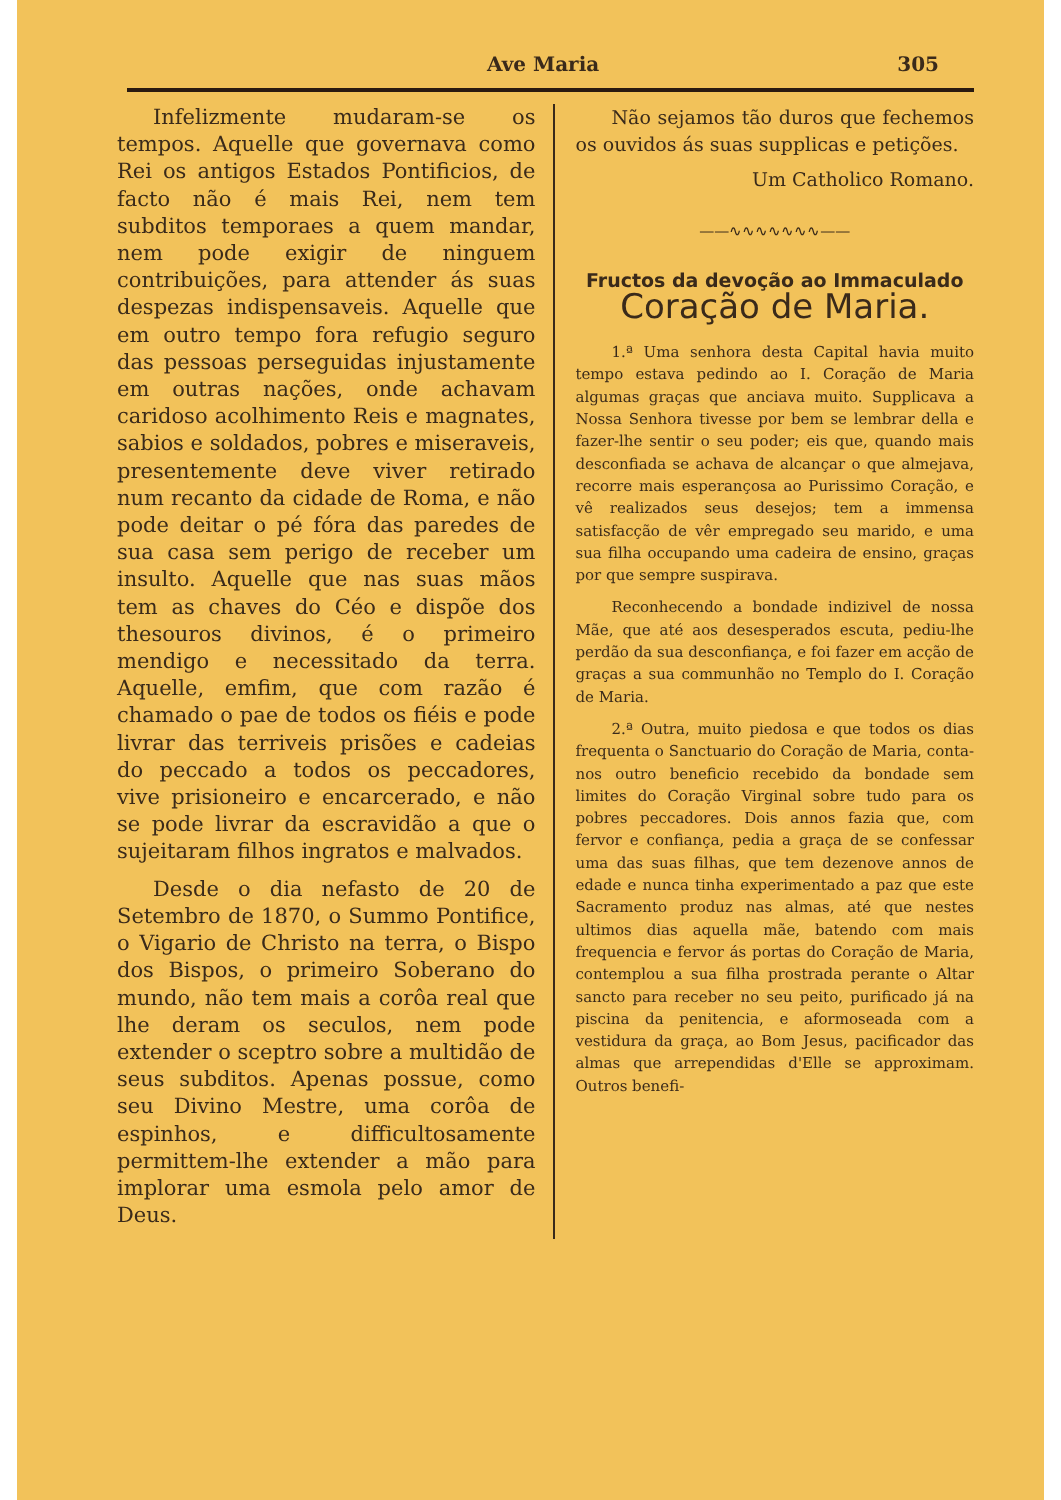Ave Maria 305
Infelizmente mudaram-se os tempos. Aquelle que governava como Rei os antigos Estados Pontificios, de facto não é mais Rei, nem tem subditos temporaes a quem mandar, nem pode exigir de ninguem contribuições, para attender ás suas despezas indispensaveis. Aquelle que em outro tempo fora refugio seguro das pessoas perseguidas injustamente em outras nações, onde achavam caridoso acolhimento Reis e magnates, sabios e soldados, pobres e miseraveis, presentemente deve viver retirado num recanto da cidade de Roma, e não pode deitar o pé fóra das paredes de sua casa sem perigo de receber um insulto. Aquelle que nas suas mãos tem as chaves do Céo e dispõe dos thesouros divinos, é o primeiro mendigo e necessitado da terra. Aquelle, emfim, que com razão é chamado o pae de todos os fiéis e pode livrar das terriveis prisões e cadeias do peccado a todos os peccadores, vive prisioneiro e encarcerado, e não se pode livrar da escravidão a que o sujeitaram filhos ingratos e malvados.
Desde o dia nefasto de 20 de Setembro de 1870, o Summo Pontifice, o Vigario de Christo na terra, o Bispo dos Bispos, o primeiro Soberano do mundo, não tem mais a corôa real que lhe deram os seculos, nem pode extender o sceptro sobre a multidão de seus subditos. Apenas possue, como seu Divino Mestre, uma corôa de espinhos, e difficultosamente permittem-lhe extender a mão para implorar uma esmola pelo amor de Deus.
Não sejamos tão duros que fechemos os ouvidos ás suas supplicas e petições.
Um Catholico Romano.
——∿∿∿∿∿∿∿——
Fructos da devoção ao Immaculado
Coração de Maria.
1.ª Uma senhora desta Capital havia muito tempo estava pedindo ao I. Coração de Maria algumas graças que anciava muito. Supplicava a Nossa Senhora tivesse por bem se lembrar della e fazer-lhe sentir o seu poder; eis que, quando mais desconfiada se achava de alcançar o que almejava, recorre mais esperançosa ao Purissimo Coração, e vê realizados seus desejos; tem a immensa satisfacção de vêr empregado seu marido, e uma sua filha occupando uma cadeira de ensino, graças por que sempre suspirava.
Reconhecendo a bondade indizivel de nossa Mãe, que até aos desesperados escuta, pediu-lhe perdão da sua desconfiança, e foi fazer em acção de graças a sua communhão no Templo do I. Coração de Maria.
2.ª Outra, muito piedosa e que todos os dias frequenta o Sanctuario do Coração de Maria, conta-nos outro beneficio recebido da bondade sem limites do Coração Virginal sobre tudo para os pobres peccadores. Dois annos fazia que, com fervor e confiança, pedia a graça de se confessar uma das suas filhas, que tem dezenove annos de edade e nunca tinha experimentado a paz que este Sacramento produz nas almas, até que nestes ultimos dias aquella mãe, batendo com mais frequencia e fervor ás portas do Coração de Maria, contemplou a sua filha prostrada perante o Altar sancto para receber no seu peito, purificado já na piscina da penitencia, e aformoseada com a vestidura da graça, ao Bom Jesus, pacificador das almas que arrependidas d'Elle se approximam. Outros benefi-